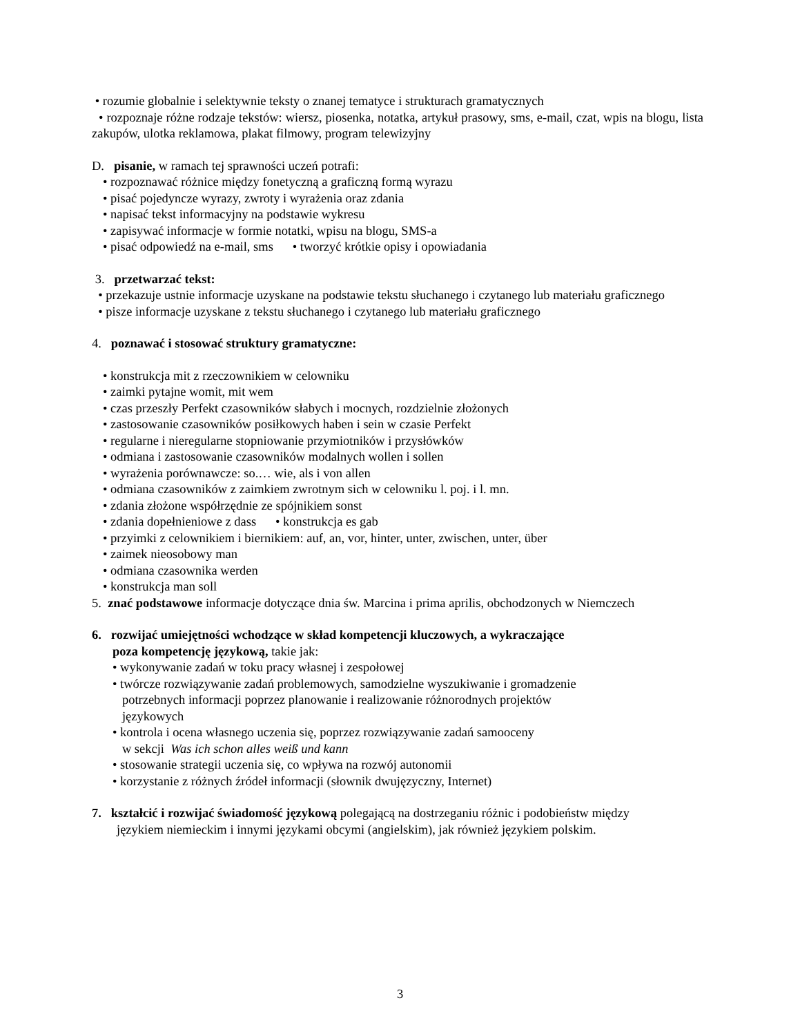• rozumie globalnie i selektywnie teksty o znanej tematyce i strukturach gramatycznych
• rozpoznaje różne rodzaje tekstów: wiersz, piosenka, notatka, artykuł prasowy, sms, e-mail, czat, wpis na blogu, lista zakupów, ulotka reklamowa, plakat filmowy, program telewizyjny
D. pisanie, w ramach tej sprawności uczeń potrafi:
• rozpoznawać różnice między fonetyczną a graficzną formą wyrazu
• pisać pojedyncze wyrazy, zwroty i wyrażenia oraz zdania
• napisać tekst informacyjny na podstawie wykresu
• zapisywać informacje w formie notatki, wpisu na blogu, SMS-a
• pisać odpowiedź na e-mail, sms • tworzyć krótkie opisy i opowiadania
3. przetwarzać tekst:
• przekazuje ustnie informacje uzyskane na podstawie tekstu słuchanego i czytanego lub materiału graficznego
• pisze informacje uzyskane z tekstu słuchanego i czytanego lub materiału graficznego
4. poznawać i stosować struktury gramatyczne:
• konstrukcja mit z rzeczownikiem w celowniku
• zaimki pytajne womit, mit wem
• czas przeszły Perfekt czasowników słabych i mocnych, rozdzielnie złożonych
• zastosowanie czasowników posiłkowych haben i sein w czasie Perfekt
• regularne i nieregularne stopniowanie przymiotników i przysłówków
• odmiana i zastosowanie czasowników modalnych wollen i sollen
• wyrażenia porównawcze: so.… wie, als i von allen
• odmiana czasowników z zaimkiem zwrotnym sich w celowniku l. poj. i l. mn.
• zdania złożone współrzędnie ze spójnikiem sonst
• zdania dopełnieniowe z dass • konstrukcja es gab
• przyimki z celownikiem i biernikiem: auf, an, vor, hinter, unter, zwischen, unter, über
• zaimek nieosobowy man
• odmiana czasownika werden
• konstrukcja man soll
5. znać podstawowe informacje dotyczące dnia św. Marcina i prima aprilis, obchodzonych w Niemczech
6. rozwijać umiejętności wchodzące w skład kompetencji kluczowych, a wykraczające
poza kompetencję językową, takie jak:
• wykonywanie zadań w toku pracy własnej i zespołowej
• twórcze rozwiązywanie zadań problemowych, samodzielne wyszukiwanie i gromadzenie
potrzebnych informacji poprzez planowanie i realizowanie różnorodnych projektów
językowych
• kontrola i ocena własnego uczenia się, poprzez rozwiązywanie zadań samooceny
w sekcji Was ich schon alles weiß und kann
• stosowanie strategii uczenia się, co wpływa na rozwój autonomii
• korzystanie z różnych źródeł informacji (słownik dwujęzyczny, Internet)
7. kształcić i rozwijać świadomość językową polegającą na dostrzeganiu różnic i podobieństw między
językiem niemieckim i innymi językami obcymi (angielskim), jak również językiem polskim.
3